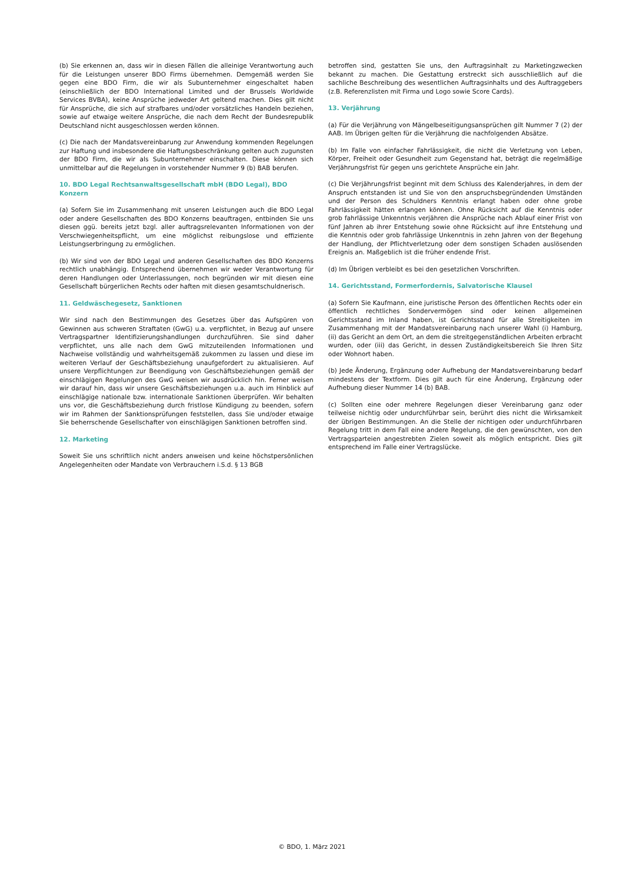(b) Sie erkennen an, dass wir in diesen Fällen die alleinige Verantwortung auch für die Leistungen unserer BDO Firms übernehmen. Demgemäß werden Sie gegen eine BDO Firm, die wir als Subunternehmer eingeschaltet haben (einschließlich der BDO International Limited und der Brussels Worldwide Services BVBA), keine Ansprüche jedweder Art geltend machen. Dies gilt nicht für Ansprüche, die sich auf strafbares und/oder vorsätzliches Handeln beziehen, sowie auf etwaige weitere Ansprüche, die nach dem Recht der Bundesrepublik Deutschland nicht ausgeschlossen werden können.
(c) Die nach der Mandatsvereinbarung zur Anwendung kommenden Regelungen zur Haftung und insbesondere die Haftungsbeschränkung gelten auch zugunsten der BDO Firm, die wir als Subunternehmer einschalten. Diese können sich unmittelbar auf die Regelungen in vorstehender Nummer 9 (b) BAB berufen.
10. BDO Legal Rechtsanwaltsgesellschaft mbH (BDO Legal), BDO Konzern
(a) Sofern Sie im Zusammenhang mit unseren Leistungen auch die BDO Legal oder andere Gesellschaften des BDO Konzerns beauftragen, entbinden Sie uns diesen ggü. bereits jetzt bzgl. aller auftragsrelevanten Informationen von der Verschwiegenheitspflicht, um eine möglichst reibungslose und effiziente Leistungserbringung zu ermöglichen.
(b) Wir sind von der BDO Legal und anderen Gesellschaften des BDO Konzerns rechtlich unabhängig. Entsprechend übernehmen wir weder Verantwortung für deren Handlungen oder Unterlassungen, noch begründen wir mit diesen eine Gesellschaft bürgerlichen Rechts oder haften mit diesen gesamtschuldnerisch.
11. Geldwäschegesetz, Sanktionen
Wir sind nach den Bestimmungen des Gesetzes über das Aufspüren von Gewinnen aus schweren Straftaten (GwG) u.a. verpflichtet, in Bezug auf unsere Vertragspartner Identifizierungshandlungen durchzuführen. Sie sind daher verpflichtet, uns alle nach dem GwG mitzuteilenden Informationen und Nachweise vollständig und wahrheitsgemäß zukommen zu lassen und diese im weiteren Verlauf der Geschäftsbeziehung unaufgefordert zu aktualisieren. Auf unsere Verpflichtungen zur Beendigung von Geschäftsbeziehungen gemäß der einschlägigen Regelungen des GwG weisen wir ausdrücklich hin. Ferner weisen wir darauf hin, dass wir unsere Geschäftsbeziehungen u.a. auch im Hinblick auf einschlägige nationale bzw. internationale Sanktionen überprüfen. Wir behalten uns vor, die Geschäftsbeziehung durch fristlose Kündigung zu beenden, sofern wir im Rahmen der Sanktionsprüfungen feststellen, dass Sie und/oder etwaige Sie beherrschende Gesellschafter von einschlägigen Sanktionen betroffen sind.
12. Marketing
Soweit Sie uns schriftlich nicht anders anweisen und keine höchstpersönlichen Angelegenheiten oder Mandate von Verbrauchern i.S.d. § 13 BGB
betroffen sind, gestatten Sie uns, den Auftragsinhalt zu Marketingzwecken bekannt zu machen. Die Gestattung erstreckt sich ausschließlich auf die sachliche Beschreibung des wesentlichen Auftragsinhalts und des Auftraggebers (z.B. Referenzlisten mit Firma und Logo sowie Score Cards).
13. Verjährung
(a) Für die Verjährung von Mängelbeseitigungsansprüchen gilt Nummer 7 (2) der AAB. Im Übrigen gelten für die Verjährung die nachfolgenden Absätze.
(b) Im Falle von einfacher Fahrlässigkeit, die nicht die Verletzung von Leben, Körper, Freiheit oder Gesundheit zum Gegenstand hat, beträgt die regelmäßige Verjährungsfrist für gegen uns gerichtete Ansprüche ein Jahr.
(c) Die Verjährungsfrist beginnt mit dem Schluss des Kalenderjahres, in dem der Anspruch entstanden ist und Sie von den anspruchsbegründenden Umständen und der Person des Schuldners Kenntnis erlangt haben oder ohne grobe Fahrlässigkeit hätten erlangen können. Ohne Rücksicht auf die Kenntnis oder grob fahrlässige Unkenntnis verjähren die Ansprüche nach Ablauf einer Frist von fünf Jahren ab ihrer Entstehung sowie ohne Rücksicht auf ihre Entstehung und die Kenntnis oder grob fahrlässige Unkenntnis in zehn Jahren von der Begehung der Handlung, der Pflichtverletzung oder dem sonstigen Schaden auslösenden Ereignis an. Maßgeblich ist die früher endende Frist.
(d) Im Übrigen verbleibt es bei den gesetzlichen Vorschriften.
14. Gerichtsstand, Formerfordernis, Salvatorische Klausel
(a) Sofern Sie Kaufmann, eine juristische Person des öffentlichen Rechts oder ein öffentlich rechtliches Sondervermögen sind oder keinen allgemeinen Gerichtsstand im Inland haben, ist Gerichtsstand für alle Streitigkeiten im Zusammenhang mit der Mandatsvereinbarung nach unserer Wahl (i) Hamburg, (ii) das Gericht an dem Ort, an dem die streitgegenständlichen Arbeiten erbracht wurden, oder (iii) das Gericht, in dessen Zuständigkeitsbereich Sie Ihren Sitz oder Wohnort haben.
(b) Jede Änderung, Ergänzung oder Aufhebung der Mandatsvereinbarung bedarf mindestens der Textform. Dies gilt auch für eine Änderung, Ergänzung oder Aufhebung dieser Nummer 14 (b) BAB.
(c) Sollten eine oder mehrere Regelungen dieser Vereinbarung ganz oder teilweise nichtig oder undurchführbar sein, berührt dies nicht die Wirksamkeit der übrigen Bestimmungen. An die Stelle der nichtigen oder undurchführbaren Regelung tritt in dem Fall eine andere Regelung, die den gewünschten, von den Vertragsparteien angestrebten Zielen soweit als möglich entspricht. Dies gilt entsprechend im Falle einer Vertragslücke.
© BDO, 1. März 2021